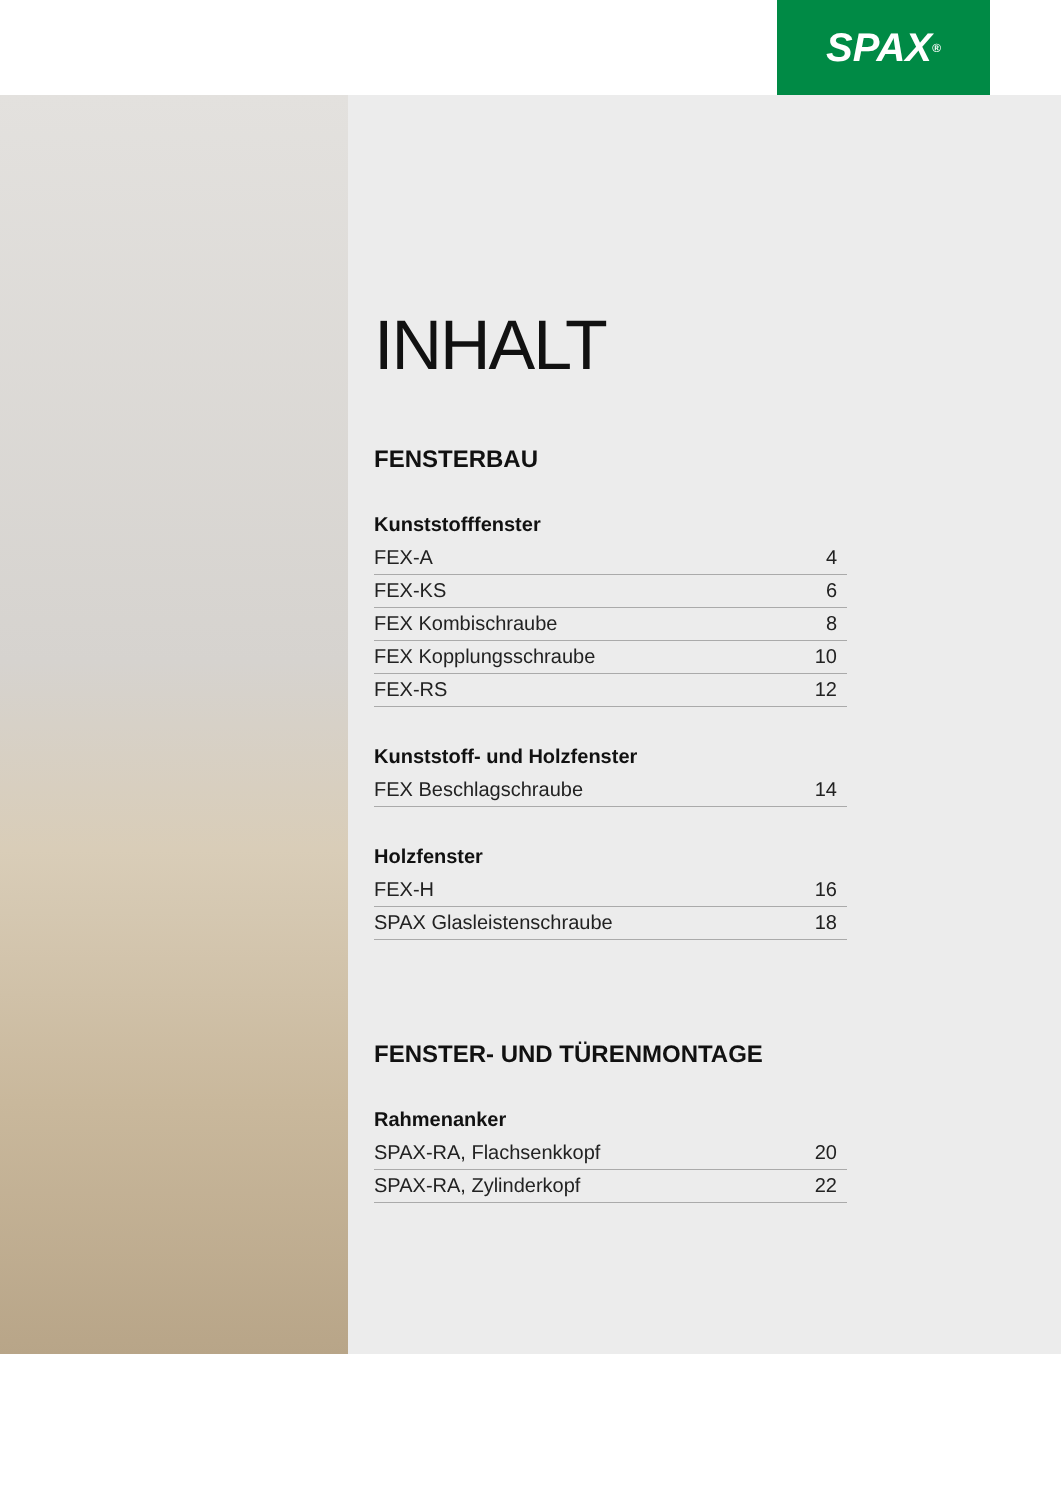SPAX<sup>®</sup>
INHALT
FENSTERBAU
Kunststofffenster
| FEX-A | 4 |
| FEX-KS | 6 |
| FEX Kombischraube | 8 |
| FEX Kopplungsschraube | 10 |
| FEX-RS | 12 |
Kunststoff- und Holzfenster
| FEX Beschlagschraube | 14 |
Holzfenster
| FEX-H | 16 |
| SPAX Glasleistenschraube | 18 |
FENSTER- UND TÜRENMONTAGE
Rahmenanker
| SPAX-RA, Flachsenkkopf | 20 |
| SPAX-RA, Zylinderkopf | 22 |